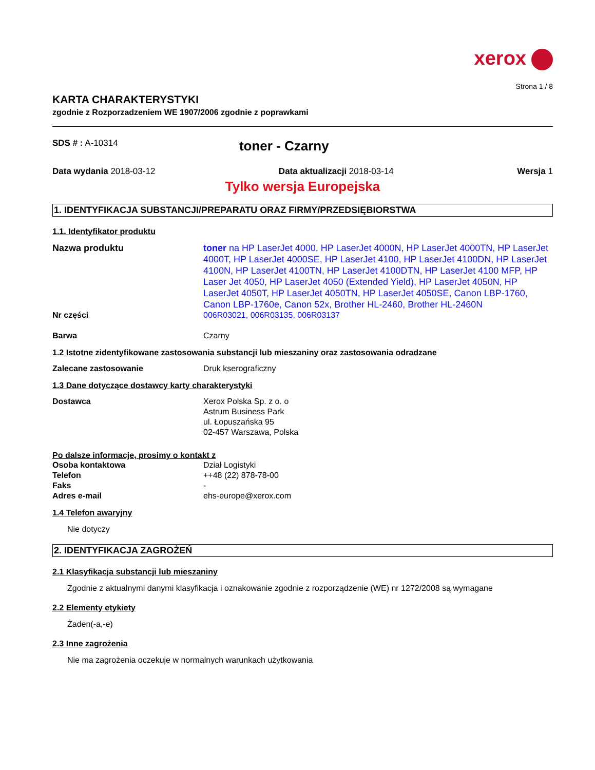xerox
Strona 1 / 8
KARTA CHARAKTERYSTYKI
zgodnie z Rozporzadzeniem WE 1907/2006 zgodnie z poprawkami
SDS # : A-10314
toner - Czarny
Data wydania 2018-03-12 Data aktualizacji 2018-03-14 Wersja 1
Tylko wersja Europejska
1. IDENTYFIKACJA SUBSTANCJI/PREPARATU ORAZ FIRMY/PRZEDSIĘBIORSTWA
1.1. Identyfikator produktu
Nazwa produktu toner na HP LaserJet 4000, HP LaserJet 4000N, HP LaserJet 4000TN, HP LaserJet 4000T, HP LaserJet 4000SE, HP LaserJet 4100, HP LaserJet 4100DN, HP LaserJet 4100N, HP LaserJet 4100TN, HP LaserJet 4100DTN, HP LaserJet 4100 MFP, HP Laser Jet 4050, HP LaserJet 4050 (Extended Yield), HP LaserJet 4050N, HP LaserJet 4050T, HP LaserJet 4050TN, HP LaserJet 4050SE, Canon LBP-1760, Canon LBP-1760e, Canon 52x, Brother HL-2460, Brother HL-2460N
Nr części 006R03021, 006R03135, 006R03137
Barwa Czarny
1.2 Istotne zidentyfikowane zastosowania substancji lub mieszaniny oraz zastosowania odradzane
Zalecane zastosowanie Druk kserograficzny
1.3 Dane dotyczące dostawcy karty charakterystyki
Dostawca Xerox Polska Sp. z o. o
Astrum Business Park
ul. Łopuszańska 95
02-457 Warszawa, Polska
Po dalsze informacje, prosimy o kontakt z
Osoba kontaktowa Dział Logistyki
Telefon ++48 (22) 878-78-00
Faks -
Adres e-mail ehs-europe@xerox.com
1.4 Telefon awaryjny
Nie dotyczy
2. IDENTYFIKACJA ZAGROŻEŃ
2.1 Klasyfikacja substancji lub mieszaniny
Zgodnie z aktualnymi danymi klasyfikacja i oznakowanie zgodnie z rozporządzenie (WE) nr 1272/2008 są wymagane
2.2 Elementy etykiety
Żaden(-a,-e)
2.3 Inne zagrożenia
Nie ma zagrożenia oczekuje w normalnych warunkach użytkowania